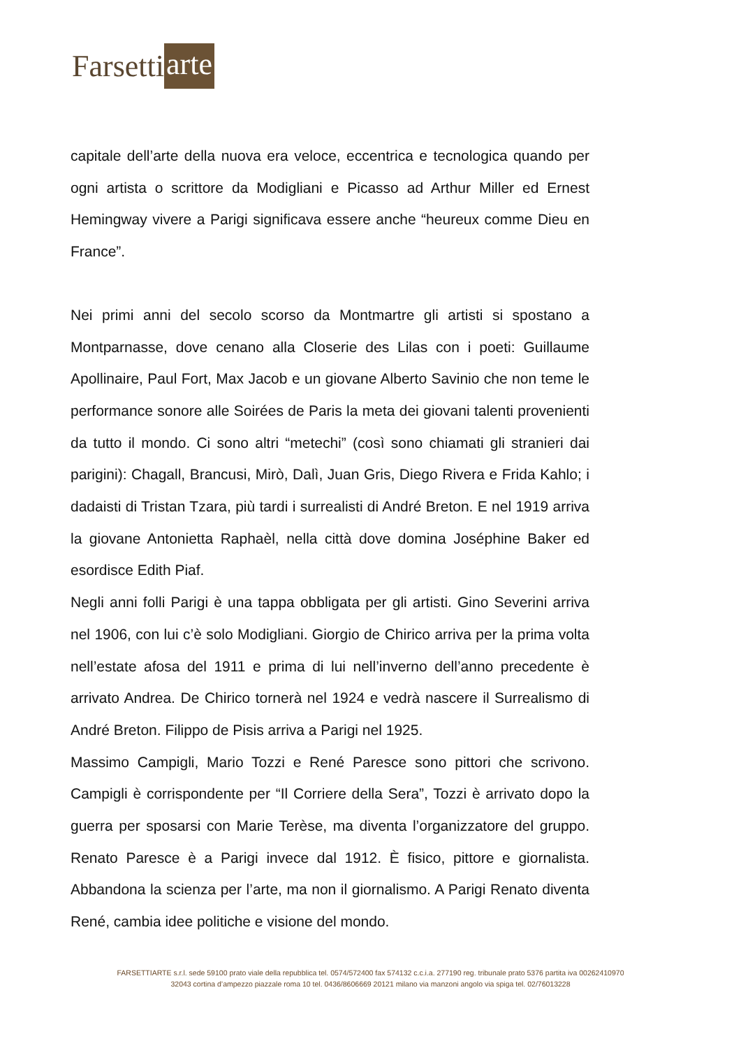Farsetti arte
capitale dell’arte della nuova era veloce, eccentrica e tecnologica quando per ogni artista o scrittore da Modigliani e Picasso ad Arthur Miller ed Ernest Hemingway vivere a Parigi significava essere anche “heureux comme Dieu en France”.
Nei primi anni del secolo scorso da Montmartre gli artisti si spostano a Montparnasse, dove cenano alla Closerie des Lilas con i poeti: Guillaume Apollinaire, Paul Fort, Max Jacob e un giovane Alberto Savinio che non teme le performance sonore alle Soirées de Paris la meta dei giovani talenti provenienti da tutto il mondo. Ci sono altri “metechi” (così sono chiamati gli stranieri dai parigini): Chagall, Brancusi, Mirò, Dalì, Juan Gris, Diego Rivera e Frida Kahlo; i dadaisti di Tristan Tzara, più tardi i surrealisti di André Breton. E nel 1919 arriva la giovane Antonietta Raphaèl, nella città dove domina Joséphine Baker ed esordisce Edith Piaf.
Negli anni folli Parigi è una tappa obbligata per gli artisti. Gino Severini arriva nel 1906, con lui c’è solo Modigliani. Giorgio de Chirico arriva per la prima volta nell’estate afosa del 1911 e prima di lui nell’inverno dell’anno precedente è arrivato Andrea. De Chirico tornerà nel 1924 e vedrà nascere il Surrealismo di André Breton. Filippo de Pisis arriva a Parigi nel 1925.
Massimo Campigli, Mario Tozzi e René Paresce sono pittori che scrivono. Campigli è corrispondente per “Il Corriere della Sera”, Tozzi è arrivato dopo la guerra per sposarsi con Marie Terèse, ma diventa l’organizzatore del gruppo. Renato Paresce è a Parigi invece dal 1912. È fisico, pittore e giornalista. Abbandona la scienza per l’arte, ma non il giornalismo. A Parigi Renato diventa René, cambia idee politiche e visione del mondo.
FARSETTIARTE s.r.l. sede 59100 prato viale della repubblica tel. 0574/572400 fax 574132 c.c.i.a. 277190 reg. tribunale prato 5376 partita iva 00262410970
32043 cortina d’ampezzo piazzale roma 10 tel. 0436/8606669 20121 milano via manzoni angolo via spiga tel. 02/76013228